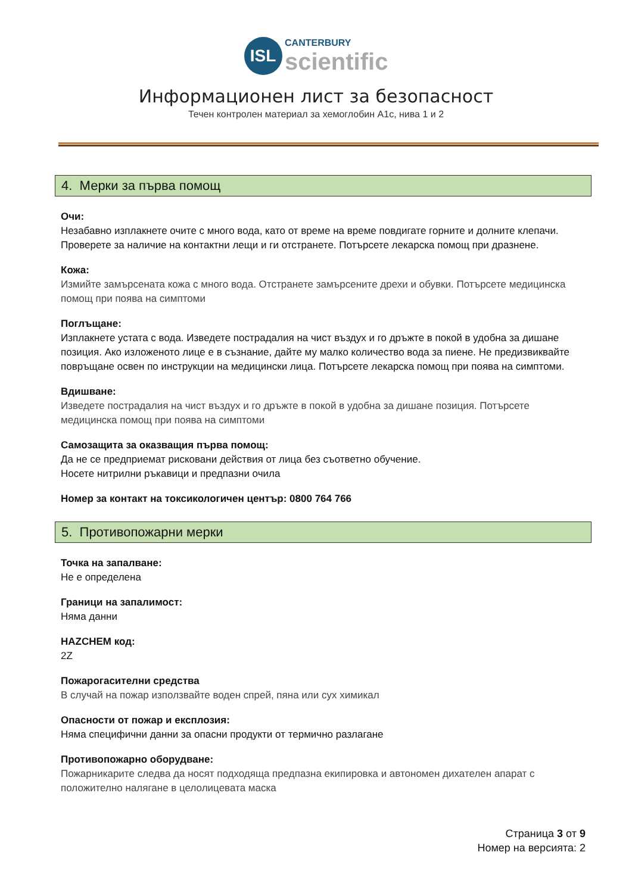ISL CANTERBURY
scientific
Информационен лист за безопасност
Течен контролен материал за хемоглобин A1c, нива 1 и 2
4. Мерки за първа помощ
Очи:
Незабавно изплакнете очите с много вода, като от време на време повдигате горните и долните клепачи. Проверете за наличие на контактни лещи и ги отстранете. Потърсете лекарска помощ при дразнене.
Кожа:
Измийте замърсената кожа с много вода. Отстранете замърсените дрехи и обувки. Потърсете медицинска помощ при поява на симптоми
Поглъщане:
Изплакнете устата с вода. Изведете пострадалия на чист въздух и го дръжте в покой в удобна за дишане позиция. Ако изложеното лице е в съзнание, дайте му малко количество вода за пиене. Не предизвиквайте повръщане освен по инструкции на медицински лица. Потърсете лекарска помощ при поява на симптоми.
Вдишване:
Изведете пострадалия на чист въздух и го дръжте в покой в удобна за дишане позиция. Потърсете медицинска помощ при поява на симптоми
Самозащита за оказващия първа помощ:
Да не се предприемат рисковани действия от лица без съответно обучение.
Носете нитрилни ръкавици и предпазни очила
Номер за контакт на токсикологичен център: 0800 764 766
5. Противопожарни мерки
Точка на запалване:
Не е определена
Граници на запалимост:
Няма данни
HAZCHEM код:
2Z
Пожарогасителни средства
В случай на пожар използвайте воден спрей, пяна или сух химикал
Опасности от пожар и експлозия:
Няма специфични данни за опасни продукти от термично разлагане
Противопожарно оборудване:
Пожарникарите следва да носят подходяща предпазна екипировка и автономен дихателен апарат с положително налягане в целолицевата маска
Страница 3 от 9
Номер на версията: 2